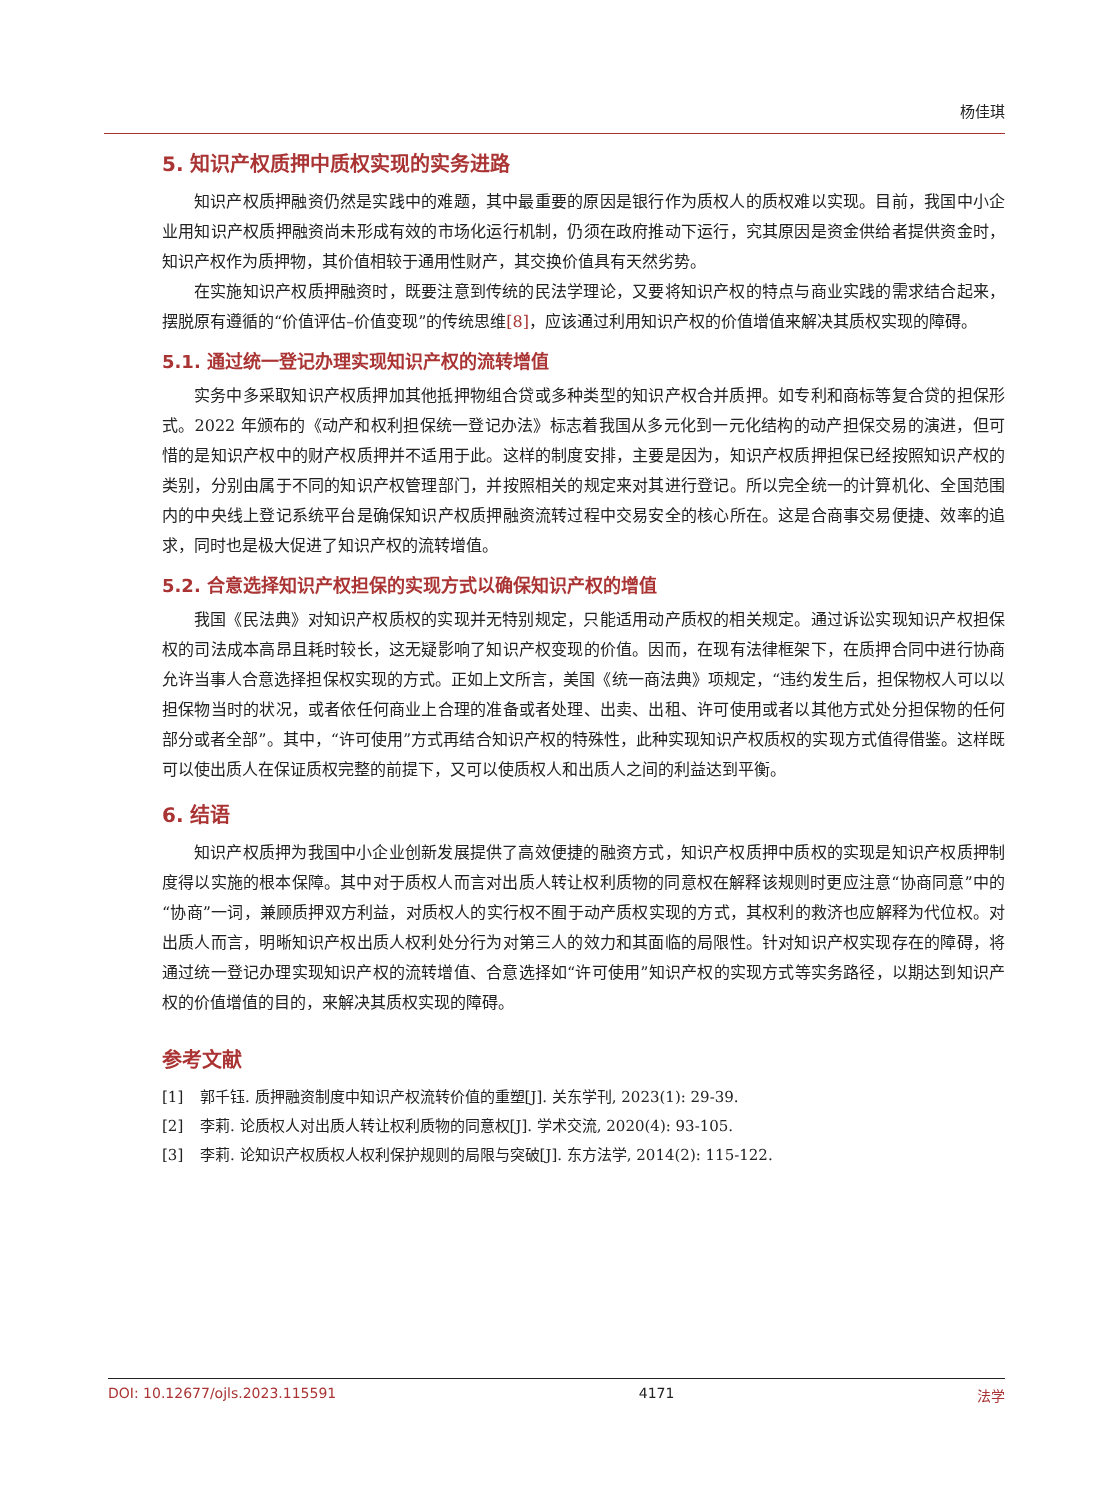杨佳琪
5. 知识产权质押中质权实现的实务进路
知识产权质押融资仍然是实践中的难题，其中最重要的原因是银行作为质权人的质权难以实现。目前，我国中小企业用知识产权质押融资尚未形成有效的市场化运行机制，仍须在政府推动下运行，究其原因是资金供给者提供资金时，知识产权作为质押物，其价值相较于通用性财产，其交换价值具有天然劣势。
在实施知识产权质押融资时，既要注意到传统的民法学理论，又要将知识产权的特点与商业实践的需求结合起来，摆脱原有遵循的“价值评估–价值变现”的传统思维[8]，应该通过利用知识产权的价值增值来解决其质权实现的障碍。
5.1. 通过统一登记办理实现知识产权的流转增值
实务中多采取知识产权质押加其他抵押物组合贷或多种类型的知识产权合并质押。如专利和商标等复合贷的担保形式。2022 年颁布的《动产和权利担保统一登记办法》标志着我国从多元化到一元化结构的动产担保交易的演进，但可惜的是知识产权中的财产权质押并不适用于此。这样的制度安排，主要是因为，知识产权质押担保已经按照知识产权的类别，分别由属于不同的知识产权管理部门，并按照相关的规定来对其进行登记。所以完全统一的计算机化、全国范围内的中央线上登记系统平台是确保知识产权质押融资流转过程中交易安全的核心所在。这是合商事交易便捷、效率的追求，同时也是极大促进了知识产权的流转增值。
5.2. 合意选择知识产权担保的实现方式以确保知识产权的增值
我国《民法典》对知识产权质权的实现并无特别规定，只能适用动产质权的相关规定。通过诉讼实现知识产权担保权的司法成本高昂且耗时较长，这无疑影响了知识产权变现的价值。因而，在现有法律框架下，在质押合同中进行协商允许当事人合意选择担保权实现的方式。正如上文所言，美国《统一商法典》项规定，“违约发生后，担保物权人可以以担保物当时的状况，或者依任何商业上合理的准备或者处理、出卖、出租、许可使用或者以其他方式处分担保物的任何部分或者全部”。其中，“许可使用”方式再结合知识产权的特殊性，此种实现知识产权质权的实现方式值得借鉴。这样既可以使出质人在保证质权完整的前提下，又可以使质权人和出质人之间的利益达到平衡。
6. 结语
知识产权质押为我国中小企业创新发展提供了高效便捷的融资方式，知识产权质押中质权的实现是知识产权质押制度得以实施的根本保障。其中对于质权人而言对出质人转让权利质物的同意权在解释该规则时更应注意“协商同意”中的“协商”一词，兼顾质押双方利益，对质权人的实行权不囿于动产质权实现的方式，其权利的救济也应解释为代位权。对出质人而言，明晰知识产权出质人权利处分行为对第三人的效力和其面临的局限性。针对知识产权实现存在的障碍，将通过统一登记办理实现知识产权的流转增值、合意选择如“许可使用”知识产权的实现方式等实务路径，以期达到知识产权的价值增值的目的，来解决其质权实现的障碍。
参考文献
[1] 郭千钰. 质押融资制度中知识产权流转价值的重塑[J]. 关东学刊, 2023(1): 29-39.
[2] 李莉. 论质权人对出质人转让权利质物的同意权[J]. 学术交流, 2020(4): 93-105.
[3] 李莉. 论知识产权质权人权利保护规则的局限与突破[J]. 东方法学, 2014(2): 115-122.
DOI: 10.12677/ojls.2023.115591 4171 法学